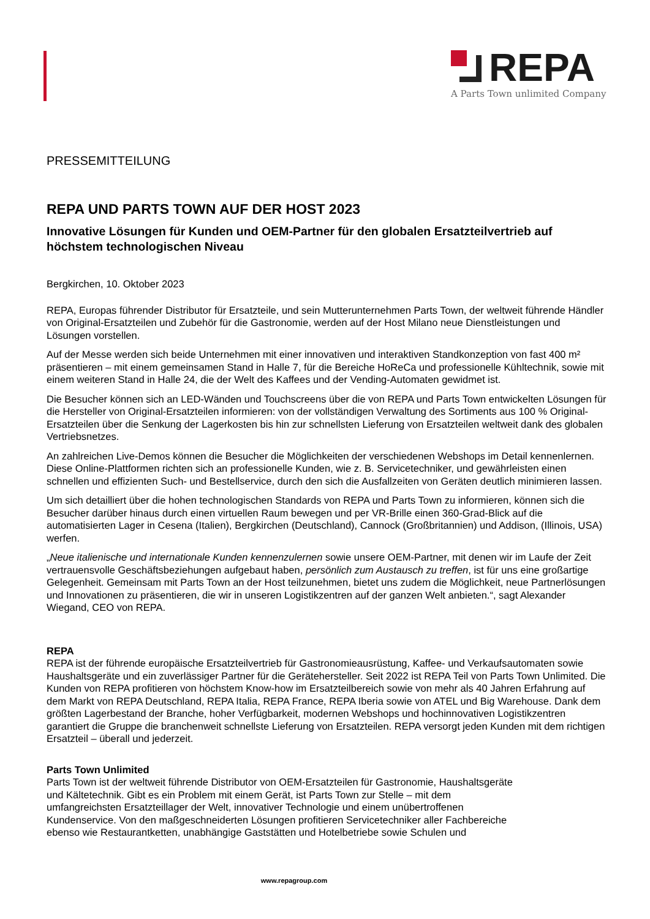REPA
A Parts Town unlimited Company
PRESSEMITTEILUNG
REPA UND PARTS TOWN AUF DER HOST 2023
Innovative Lösungen für Kunden und OEM-Partner für den globalen Ersatzteilvertrieb auf höchstem technologischen Niveau
Bergkirchen, 10. Oktober 2023
REPA, Europas führender Distributor für Ersatzteile, und sein Mutterunternehmen Parts Town, der weltweit führende Händler von Original-Ersatzteilen und Zubehör für die Gastronomie, werden auf der Host Milano neue Dienstleistungen und Lösungen vorstellen.
Auf der Messe werden sich beide Unternehmen mit einer innovativen und interaktiven Standkonzeption von fast 400 m² präsentieren – mit einem gemeinsamen Stand in Halle 7, für die Bereiche HoReCa und professionelle Kühltechnik, sowie mit einem weiteren Stand in Halle 24, die der Welt des Kaffees und der Vending-Automaten gewidmet ist.
Die Besucher können sich an LED-Wänden und Touchscreens über die von REPA und Parts Town entwickelten Lösungen für die Hersteller von Original-Ersatzteilen informieren: von der vollständigen Verwaltung des Sortiments aus 100 % Original-Ersatzteilen über die Senkung der Lagerkosten bis hin zur schnellsten Lieferung von Ersatzteilen weltweit dank des globalen Vertriebsnetzes.
An zahlreichen Live-Demos können die Besucher die Möglichkeiten der verschiedenen Webshops im Detail kennenlernen. Diese Online-Plattformen richten sich an professionelle Kunden, wie z. B. Servicetechniker, und gewährleisten einen schnellen und effizienten Such- und Bestellservice, durch den sich die Ausfallzeiten von Geräten deutlich minimieren lassen.
Um sich detailliert über die hohen technologischen Standards von REPA und Parts Town zu informieren, können sich die Besucher darüber hinaus durch einen virtuellen Raum bewegen und per VR-Brille einen 360-Grad-Blick auf die automatisierten Lager in Cesena (Italien), Bergkirchen (Deutschland), Cannock (Großbritannien) und Addison, (Illinois, USA) werfen.
„Neue italienische und internationale Kunden kennenzulernen sowie unsere OEM-Partner, mit denen wir im Laufe der Zeit vertrauensvolle Geschäftsbeziehungen aufgebaut haben, persönlich zum Austausch zu treffen, ist für uns eine großartige Gelegenheit. Gemeinsam mit Parts Town an der Host teilzunehmen, bietet uns zudem die Möglichkeit, neue Partnerlösungen und Innovationen zu präsentieren, die wir in unseren Logistikzentren auf der ganzen Welt anbieten.“, sagt Alexander Wiegand, CEO von REPA.
REPA
REPA ist der führende europäische Ersatzteilvertrieb für Gastronomieausrüstung, Kaffee- und Verkaufsautomaten sowie Haushaltsgeräte und ein zuverlässiger Partner für die Gerätehersteller. Seit 2022 ist REPA Teil von Parts Town Unlimited. Die Kunden von REPA profitieren von höchstem Know-how im Ersatzteilbereich sowie von mehr als 40 Jahren Erfahrung auf dem Markt von REPA Deutschland, REPA Italia, REPA France, REPA Iberia sowie von ATEL und Big Warehouse. Dank dem größten Lagerbestand der Branche, hoher Verfügbarkeit, modernen Webshops und hochinnovativen Logistikzentren garantiert die Gruppe die branchenweit schnellste Lieferung von Ersatzteilen. REPA versorgt jeden Kunden mit dem richtigen Ersatzteil – überall und jederzeit.
Parts Town Unlimited
Parts Town ist der weltweit führende Distributor von OEM-Ersatzteilen für Gastronomie, Haushaltsgeräte
und Kältetechnik. Gibt es ein Problem mit einem Gerät, ist Parts Town zur Stelle – mit dem
umfangreichsten Ersatzteillager der Welt, innovativer Technologie und einem unübertroffenen
Kundenservice. Von den maßgeschneiderten Lösungen profitieren Servicetechniker aller Fachbereiche
ebenso wie Restaurantketten, unabhängige Gaststätten und Hotelbetriebe sowie Schulen und
www.repagroup.com